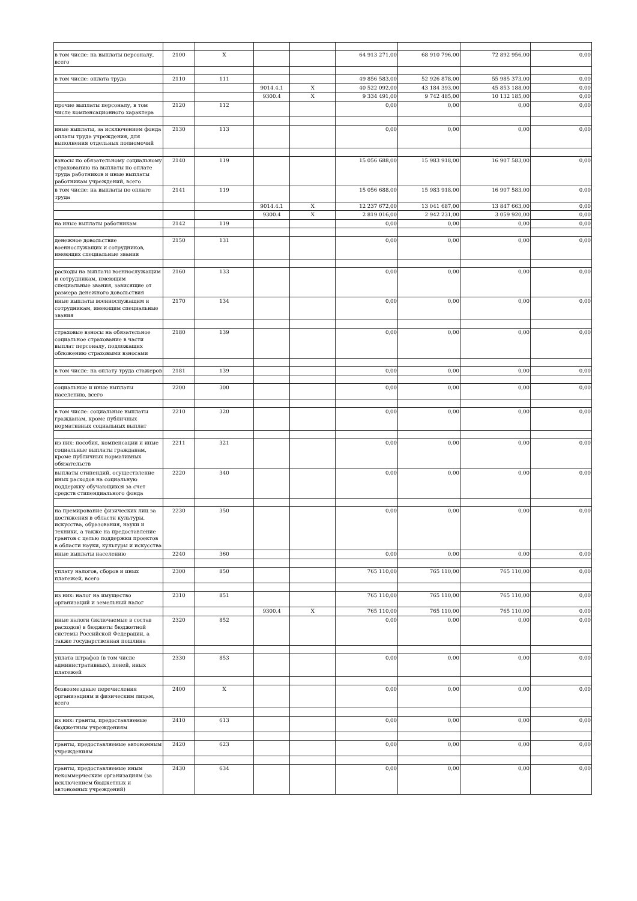| в том числе: на выплаты персоналу, всего | 2100 | X | | | 64 913 271,00 | 68 910 796,00 | 72 892 956,00 | 0,00 |
| в том числе: оплата труда | 2110 | 111 | | | 49 856 583,00 | 52 926 878,00 | 55 985 373,00 | 0,00 |
| | | | 9014.4.1 | X | 40 522 092,00 | 43 184 393,00 | 45 853 188,00 | 0,00 |
| | | | 9300.4 | X | 9 334 491,00 | 9 742 485,00 | 10 132 185,00 | 0,00 |
| прочие выплаты персоналу, в том числе компенсационного характера | 2120 | 112 | | | 0,00 | 0,00 | 0,00 | 0,00 |
| иные выплаты, за исключением фонда оплаты труда учреждения, для выполнения отдельных полномочий | 2130 | 113 | | | 0,00 | 0,00 | 0,00 | 0,00 |
| взносы по обязательному социальному страхованию на выплаты по оплате труда работников и иные выплаты работникам учреждений, всего | 2140 | 119 | | | 15 056 688,00 | 15 983 918,00 | 16 907 583,00 | 0,00 |
| в том числе: на выплаты по оплате труда | 2141 | 119 | | | 15 056 688,00 | 15 983 918,00 | 16 907 583,00 | 0,00 |
| | | | 9014.4.1 | X | 12 237 672,00 | 13 041 687,00 | 13 847 663,00 | 0,00 |
| | | | 9300.4 | X | 2 819 016,00 | 2 942 231,00 | 3 059 920,00 | 0,00 |
| на иные выплаты работникам | 2142 | 119 | | | 0,00 | 0,00 | 0,00 | 0,00 |
| денежное довольствие военнослужащих и сотрудников, имеющих специальные звания | 2150 | 131 | | | 0,00 | 0,00 | 0,00 | 0,00 |
| расходы на выплаты военнослужащим и сотрудникам, имеющим специальные звания, зависящие от размера денежного довольствия | 2160 | 133 | | | 0,00 | 0,00 | 0,00 | 0,00 |
| иные выплаты военнослужащим и сотрудникам, имеющим специальные звания | 2170 | 134 | | | 0,00 | 0,00 | 0,00 | 0,00 |
| страховые взносы на обязательное социальное страхование в части выплат персоналу, подлежащих обложению страховыми взносами | 2180 | 139 | | | 0,00 | 0,00 | 0,00 | 0,00 |
| в том числе: на оплату труда стажеров | 2181 | 139 | | | 0,00 | 0,00 | 0,00 | 0,00 |
| социальные и иные выплаты населению, всего | 2200 | 300 | | | 0,00 | 0,00 | 0,00 | 0,00 |
| в том числе: социальные выплаты гражданам, кроме публичных нормативных социальных выплат | 2210 | 320 | | | 0,00 | 0,00 | 0,00 | 0,00 |
| из них: пособия, компенсации и иные социальные выплаты гражданам, кроме публичных нормативных обязательств | 2211 | 321 | | | 0,00 | 0,00 | 0,00 | 0,00 |
| выплаты стипендий, осуществление иных расходов на социальную поддержку обучающихся за счет средств стипендиального фонда | 2220 | 340 | | | 0,00 | 0,00 | 0,00 | 0,00 |
| на премирование физических лиц за достижения в области культуры, искусства, образования, науки и техники, а также на предоставление грантов с целью поддержки проектов в области науки, культуры и искусства | 2230 | 350 | | | 0,00 | 0,00 | 0,00 | 0,00 |
| иные выплаты населению | 2240 | 360 | | | 0,00 | 0,00 | 0,00 | 0,00 |
| уплату налогов, сборов и иных платежей, всего | 2300 | 850 | | | 765 110,00 | 765 110,00 | 765 110,00 | 0,00 |
| из них: налог на имущество организаций и земельный налог | 2310 | 851 | | | 765 110,00 | 765 110,00 | 765 110,00 | 0,00 |
| | | | 9300.4 | X | 765 110,00 | 765 110,00 | 765 110,00 | 0,00 |
| иные налоги (включаемые в состав расходов) в бюджеты бюджетной системы Российской Федерации, а также государственная пошлина | 2320 | 852 | | | 0,00 | 0,00 | 0,00 | 0,00 |
| уплата штрафов (в том числе административных), пеней, иных платежей | 2330 | 853 | | | 0,00 | 0,00 | 0,00 | 0,00 |
| безвозмездные перечисления организациям и физическим лицам, всего | 2400 | X | | | 0,00 | 0,00 | 0,00 | 0,00 |
| из них: гранты, предоставляемые бюджетным учреждениям | 2410 | 613 | | | 0,00 | 0,00 | 0,00 | 0,00 |
| гранты, предоставляемые автономным учреждениям | 2420 | 623 | | | 0,00 | 0,00 | 0,00 | 0,00 |
| гранты, предоставляемые иным некоммерческим организациям (за исключением бюджетных и автономных учреждений) | 2430 | 634 | | | 0,00 | 0,00 | 0,00 | 0,00 |